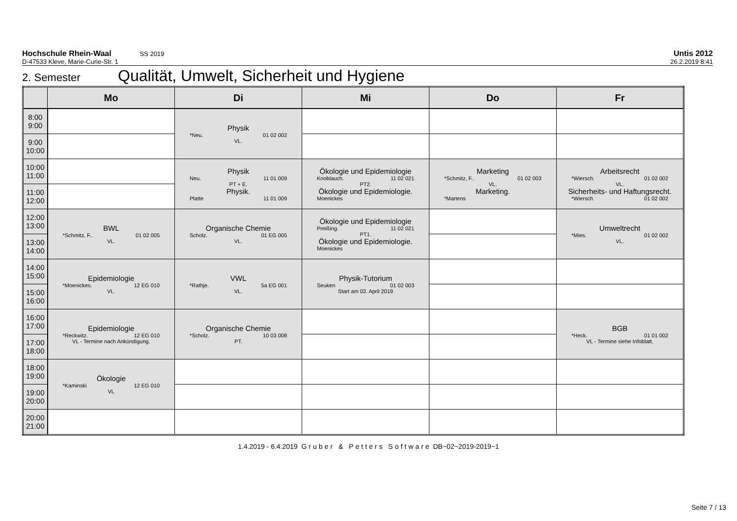Hochschule Rhein-Waal SS 2019
Untis 2012
D-47533 Kleve, Marie-Curie-Str. 1 26.2.2019 8:41
2. Semester Qualität, Umwelt, Sicherheit und Hygiene
| | Mo | Di | Mi | Do | Fr |
| --- | --- | --- | --- | --- | --- |
| 8:00 9:00 | | Physik *Neu. 01 02 002 VL. | | | |
| 9:00 10:00 | | | | | |
| 10:00 11:00 | | Physik Neu. 11 01 009 PT + E. Physik. Platte 11 01 009 | Ökologie und Epidemiologie Knoblauch. 11 02 021 PT2. Ökologie und Epidemiologie. Moenickes | Marketing *Schmitz, F.. 01 02 003 VL. Marketing. *Martens | Arbeitsrecht *Wiersch. 01 02 002 VL. Sicherheits- und Haftungsrecht. *Wiersch 01 02 002 |
| 11:00 12:00 | | | | | |
| 12:00 13:00 | BWL *Schmitz, F.. 01 02 005 VL. | Organische Chemie Scholz. 01 EG 005 VL. | Ökologie und Epidemiologie Preißing. 11 02 021 PT1. Ökologie und Epidemiologie. Moenickes | | Umweltrecht *Mies. 01 02 002 VL. |
| 13:00 14:00 | | | | | |
| 14:00 15:00 | Epidemiologie *Moenickes. 12 EG 010 VL. | VWL *Rathje. 5a EG 001 VL. | Physik-Tutorium Seuken 01 02 003 Start am 03. April 2019 | | |
| 15:00 16:00 | | | | | |
| 16:00 17:00 | Epidemiologie *Reckwitz. 12 EG 010 VL - Termine nach Ankündigung. | Organische Chemie *Scholz. 10 03 008 PT. | | | BGB *Heck. 01 01 002 VL - Termine siehe Infoblatt. |
| 17:00 18:00 | | | | | |
| 18:00 19:00 | Ökologie *Kaminski 12 EG 010 VL | | | | |
| 19:00 20:00 | | | | | |
| 20:00 21:00 | | | | | |
1.4.2019 - 6.4.2019 Gruber & Petters Software DB~02~2019-2019~1
Seite 7 / 13